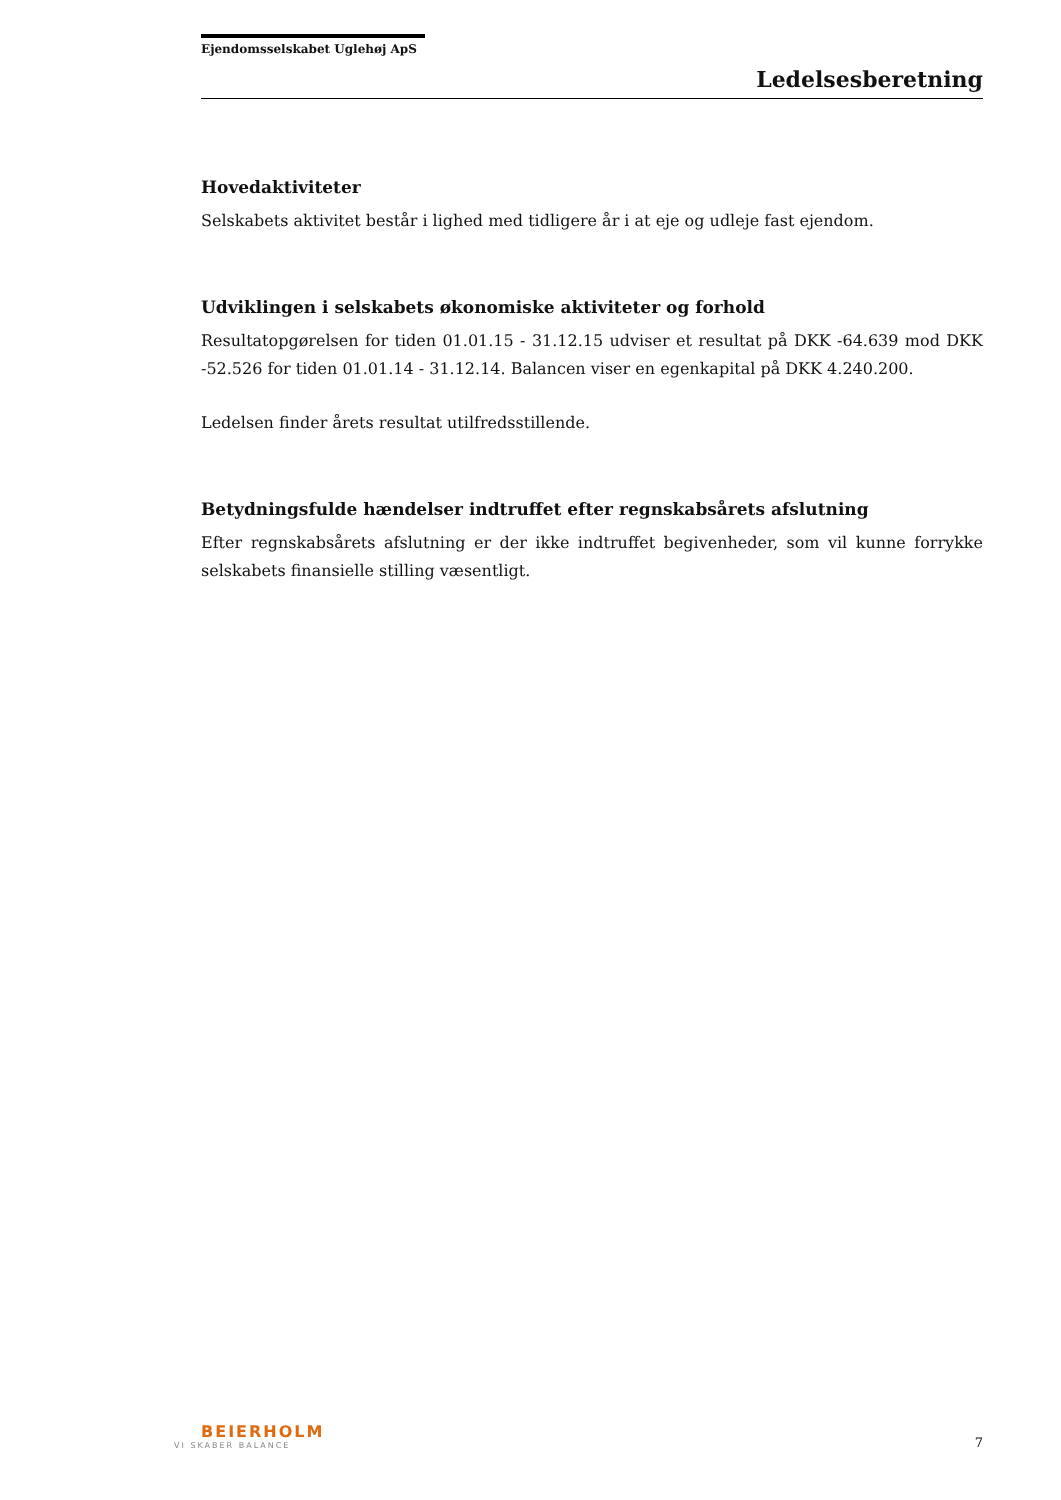Ejendomsselskabet Uglehøj ApS
Ledelsesberetning
Hovedaktiviteter
Selskabets aktivitet består i lighed med tidligere år i at eje og udleje fast ejendom.
Udviklingen i selskabets økonomiske aktiviteter og forhold
Resultatopgørelsen for tiden 01.01.15 - 31.12.15 udviser et resultat på DKK -64.639 mod DKK -52.526 for tiden 01.01.14 - 31.12.14. Balancen viser en egenkapital på DKK 4.240.200.
Ledelsen finder årets resultat utilfredsstillende.
Betydningsfulde hændelser indtruffet efter regnskabsårets afslutning
Efter regnskabsårets afslutning er der ikke indtruffet begivenheder, som vil kunne forrykke selskabets finansielle stilling væsentligt.
BEIERHOLM
VI SKABER BALANCE
7